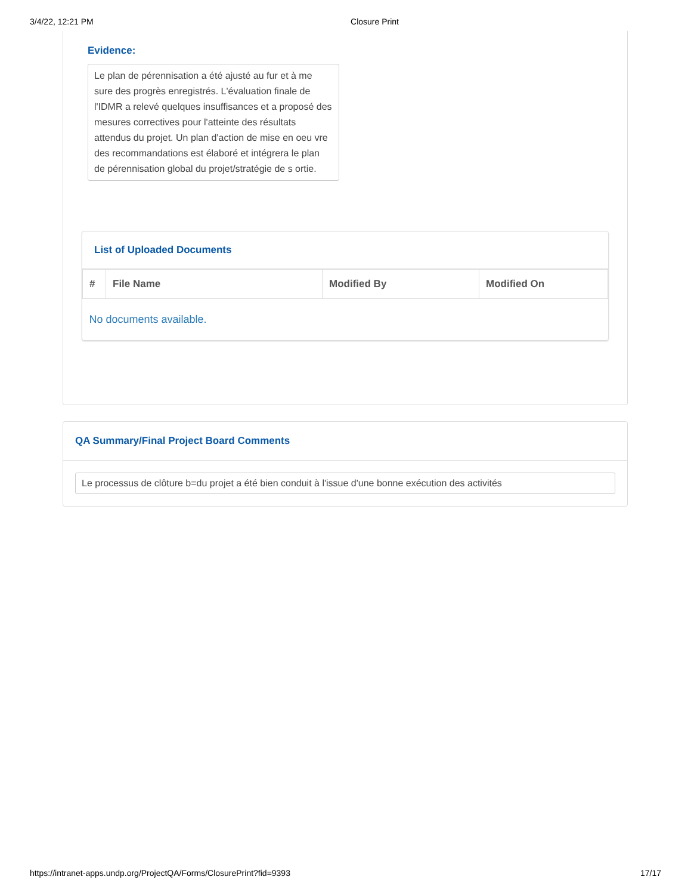3/4/22, 12:21 PM Closure Print
Evidence:
Le plan de pérennisation a été ajusté au fur et à me sure des progrès enregistrés. L'évaluation finale de l'IDMR a relevé quelques insuffisances et a proposé des mesures correctives pour l'atteinte des résultats attendus du projet. Un plan d'action de mise en oeu vre des recommandations est élaboré et intégrera le plan de pérennisation global du projet/stratégie de s ortie.
List of Uploaded Documents
| # | File Name | Modified By | Modified On |
| --- | --- | --- | --- |
| No documents available. | | | |
QA Summary/Final Project Board Comments
Le processus de clôture b=du projet a été bien conduit à l'issue d'une bonne exécution des activités
https://intranet-apps.undp.org/ProjectQA/Forms/ClosurePrint?fid=9393 17/17